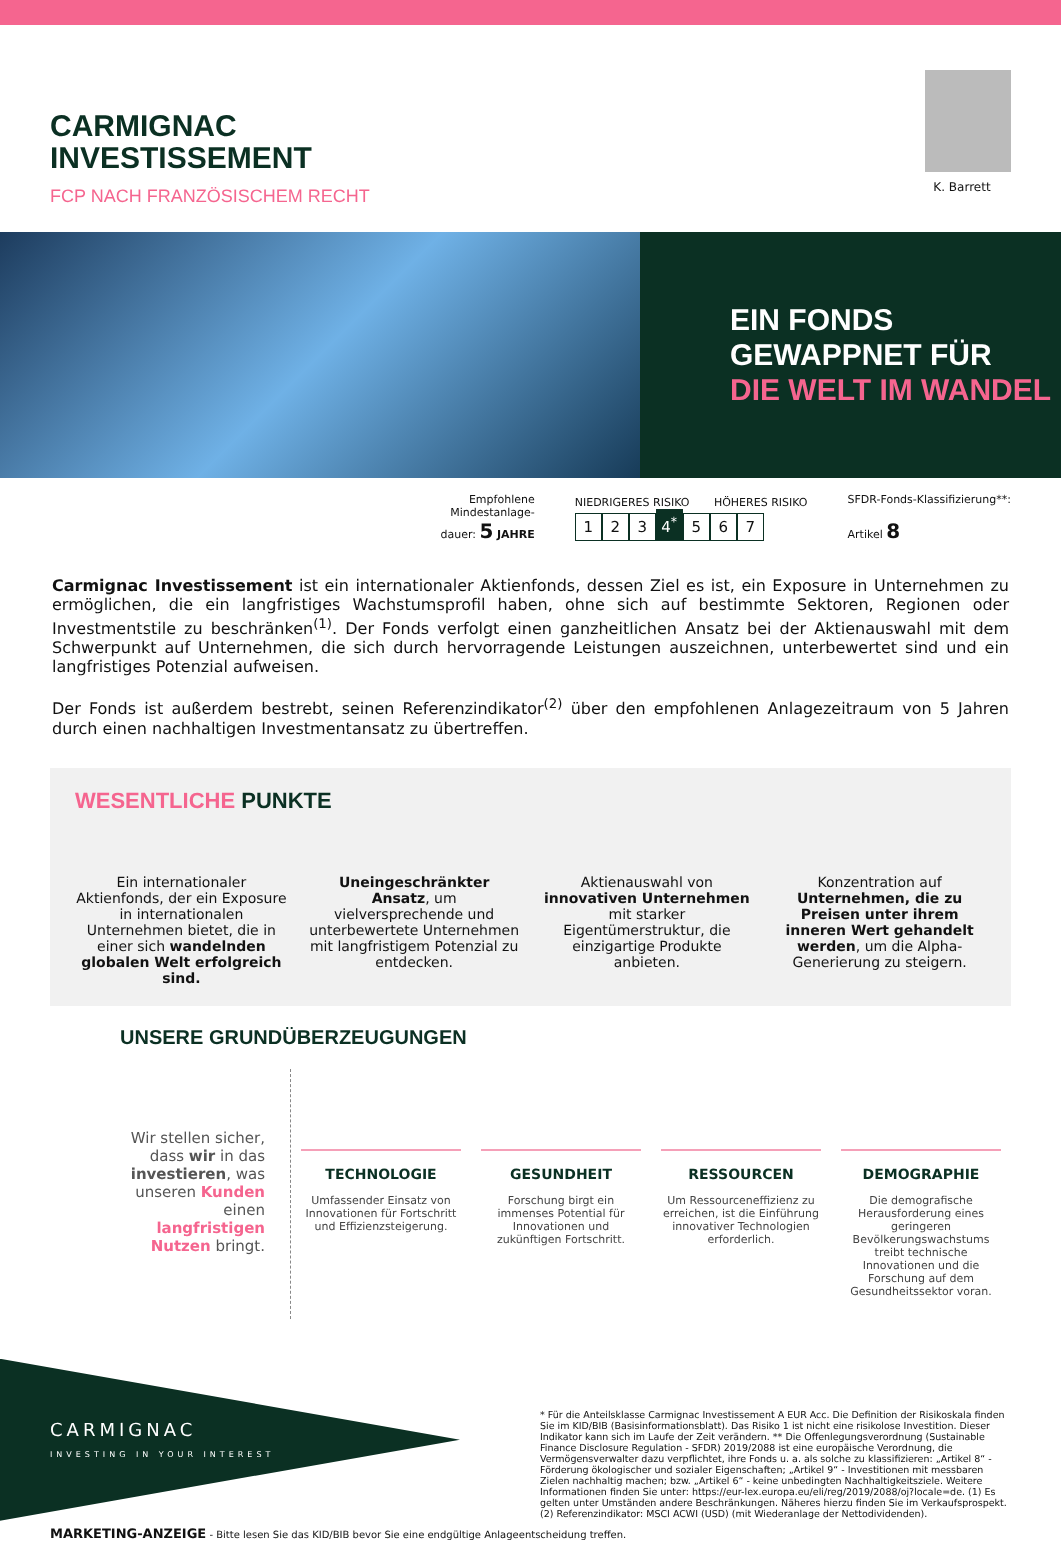CARMIGNAC
INVESTISSEMENT
FCP NACH FRANZÖSISCHEM RECHT
K. Barrett
EIN FONDS
GEWAPPNET FÜR
DIE WELT IM WANDEL
Empfohlene
Mindestanlage-
dauer: 5 JAHRE
NIEDRIGERES RISIKO HÖHERES RISIKO
1 2 3 4<sup>*</sup> 5 6 7
SFDR-Fonds-Klassifizierung**:
Artikel 8
Carmignac Investissement ist ein internationaler Aktienfonds, dessen Ziel es ist, ein Exposure in Unternehmen zu ermöglichen, die ein langfristiges Wachstumsprofil haben, ohne sich auf bestimmte Sektoren, Regionen oder Investmentstile zu beschränken<sup>(1)</sup>. Der Fonds verfolgt einen ganzheitlichen Ansatz bei der Aktienauswahl mit dem Schwerpunkt auf Unternehmen, die sich durch hervorragende Leistungen auszeichnen, unterbewertet sind und ein langfristiges Potenzial aufweisen.
Der Fonds ist außerdem bestrebt, seinen Referenzindikator<sup>(2)</sup> über den empfohlenen Anlagezeitraum von 5 Jahren durch einen nachhaltigen Investmentansatz zu übertreffen.
WESENTLICHE PUNKTE
Ein internationaler Aktienfonds, der ein Exposure in internationalen Unternehmen bietet, die in einer sich wandelnden globalen Welt erfolgreich sind.
Uneingeschränkter Ansatz, um vielversprechende und unterbewertete Unternehmen mit langfristigem Potenzial zu entdecken.
Aktienauswahl von innovativen Unternehmen mit starker Eigentümerstruktur, die einzigartige Produkte anbieten.
Konzentration auf Unternehmen, die zu Preisen unter ihrem inneren Wert gehandelt werden, um die Alpha-Generierung zu steigern.
UNSERE GRUNDÜBERZEUGUNGEN
Wir stellen sicher, dass wir in das investieren, was unseren Kunden einen langfristigen Nutzen bringt.
TECHNOLOGIE
Umfassender Einsatz von Innovationen für Fortschritt und Effizienzsteigerung.
GESUNDHEIT
Forschung birgt ein immenses Potential für Innovationen und zukünftigen Fortschritt.
RESSOURCEN
Um Ressourceneffizienz zu erreichen, ist die Einführung innovativer Technologien erforderlich.
DEMOGRAPHIE
Die demografische Herausforderung eines geringeren Bevölkerungswachstums treibt technische Innovationen und die Forschung auf dem Gesundheitssektor voran.
CARMIGNAC
INVESTING IN YOUR INTEREST
* Für die Anteilsklasse Carmignac Investissement A EUR Acc. Die Definition der Risikoskala finden Sie im KID/BIB (Basisinformationsblatt). Das Risiko 1 ist nicht eine risikolose Investition. Dieser Indikator kann sich im Laufe der Zeit verändern. ** Die Offenlegungsverordnung (Sustainable Finance Disclosure Regulation - SFDR) 2019/2088 ist eine europäische Verordnung, die Vermögensverwalter dazu verpflichtet, ihre Fonds u. a. als solche zu klassifizieren: „Artikel 8“ - Förderung ökologischer und sozialer Eigenschaften; „Artikel 9“ - Investitionen mit messbaren Zielen nachhaltig machen; bzw. „Artikel 6“ - keine unbedingten Nachhaltigkeitsziele. Weitere Informationen finden Sie unter: https://eur-lex.europa.eu/eli/reg/2019/2088/oj?locale=de. (1) Es gelten unter Umständen andere Beschränkungen. Näheres hierzu finden Sie im Verkaufsprospekt. (2) Referenzindikator: MSCI ACWI (USD) (mit Wiederanlage der Nettodividenden).
MARKETING-ANZEIGE - Bitte lesen Sie das KID/BIB bevor Sie eine endgültige Anlageentscheidung treffen.